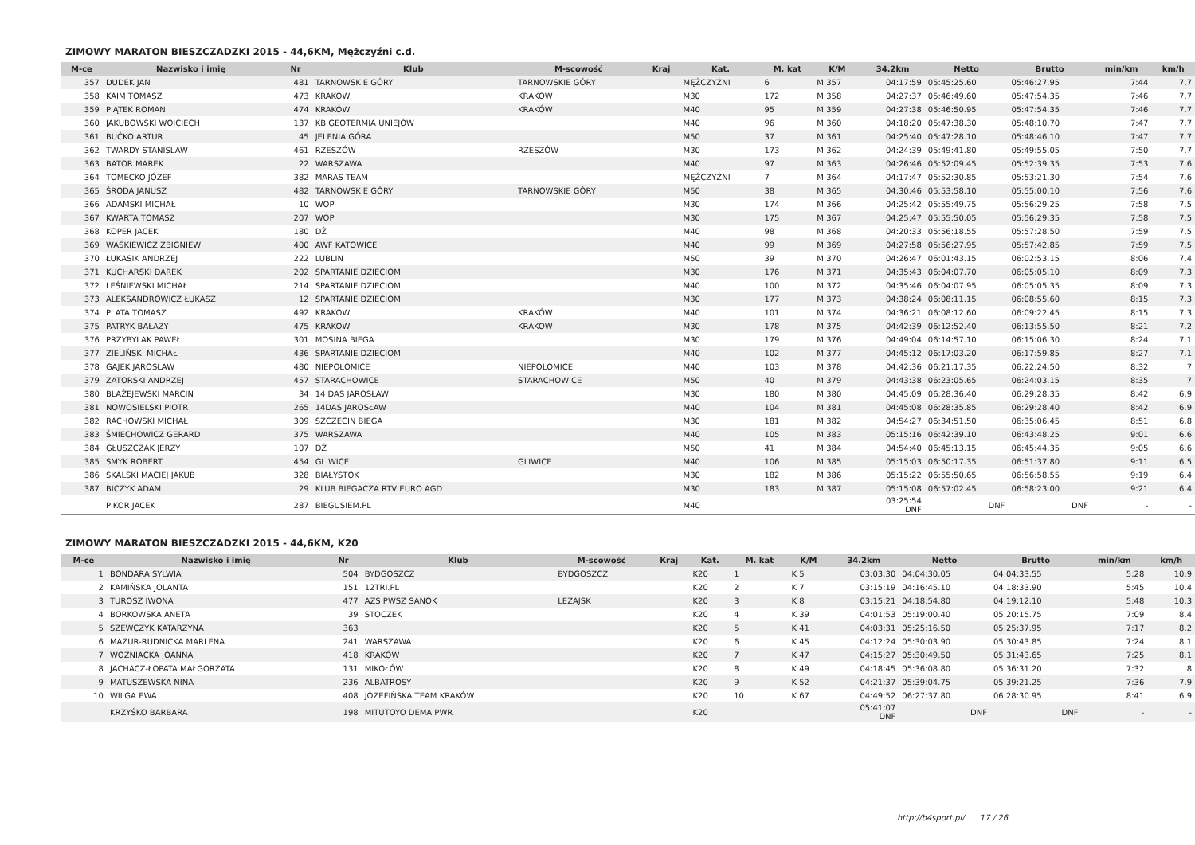ZIMOWY MARATON BIESZCZADZKI 2015 - 44,6KM, Mężczyźni c.d.
| M-ce | Nazwisko i imię | Nr | Klub | M-scowość | Kraj | Kat. | M. kat | K/M | 34.2km | Netto | Brutto | min/km | km/h |
| --- | --- | --- | --- | --- | --- | --- | --- | --- | --- | --- | --- | --- | --- |
| 357 | DUDEK JAN | 481 | TARNOWSKIE GÓRY | TARNOWSKIE GÓRY | | MĘŻCZYŹNI | 6 | M 357 | 04:17:59 | 05:45:25.60 | 05:46:27.95 | 7:44 | 7.7 |
| 358 | KAIM TOMASZ | 473 | KRAKOW | KRAKOW | | M30 | 172 | M 358 | 04:27:37 | 05:46:49.60 | 05:47:54.35 | 7:46 | 7.7 |
| 359 | PIĄTEK ROMAN | 474 | KRAKÓW | KRAKÓW | | M40 | 95 | M 359 | 04:27:38 | 05:46:50.95 | 05:47:54.35 | 7:46 | 7.7 |
| 360 | JAKUBOWSKI WOJCIECH | 137 | KB GEOTERMIA UNIEJÓW | | | M40 | 96 | M 360 | 04:18:20 | 05:47:38.30 | 05:48:10.70 | 7:47 | 7.7 |
| 361 | BUĆKO ARTUR | 45 | JELENIA GÓRA | | | M50 | 37 | M 361 | 04:25:40 | 05:47:28.10 | 05:48:46.10 | 7:47 | 7.7 |
| 362 | TWARDY STANISLAW | 461 | RZESZÓW | RZESZÓW | | M30 | 173 | M 362 | 04:24:39 | 05:49:41.80 | 05:49:55.05 | 7:50 | 7.7 |
| 363 | BATOR MAREK | 22 | WARSZAWA | | | M40 | 97 | M 363 | 04:26:46 | 05:52:09.45 | 05:52:39.35 | 7:53 | 7.6 |
| 364 | TOMECKO JÓZEF | 382 | MARAS TEAM | | | MĘŻCZYŹNI | 7 | M 364 | 04:17:47 | 05:52:30.85 | 05:53:21.30 | 7:54 | 7.6 |
| 365 | ŚRODA JANUSZ | 482 | TARNOWSKIE GÓRY | TARNOWSKIE GÓRY | | M50 | 38 | M 365 | 04:30:46 | 05:53:58.10 | 05:55:00.10 | 7:56 | 7.6 |
| 366 | ADAMSKI MICHAŁ | 10 | WOP | | | M30 | 174 | M 366 | 04:25:42 | 05:55:49.75 | 05:56:29.25 | 7:58 | 7.5 |
| 367 | KWARTA TOMASZ | 207 | WOP | | | M30 | 175 | M 367 | 04:25:47 | 05:55:50.05 | 05:56:29.35 | 7:58 | 7.5 |
| 368 | KOPER JACEK | 180 | DŻ | | | M40 | 98 | M 368 | 04:20:33 | 05:56:18.55 | 05:57:28.50 | 7:59 | 7.5 |
| 369 | WAŚKIEWICZ ZBIGNIEW | 400 | AWF KATOWICE | | | M40 | 99 | M 369 | 04:27:58 | 05:56:27.95 | 05:57:42.85 | 7:59 | 7.5 |
| 370 | ŁUKASIK ANDRZEJ | 222 | LUBLIN | | | M50 | 39 | M 370 | 04:26:47 | 06:01:43.15 | 06:02:53.15 | 8:06 | 7.4 |
| 371 | KUCHARSKI DAREK | 202 | SPARTANIE DZIECIOM | | | M30 | 176 | M 371 | 04:35:43 | 06:04:07.70 | 06:05:05.10 | 8:09 | 7.3 |
| 372 | LEŚNIEWSKI MICHAŁ | 214 | SPARTANIE DZIECIOM | | | M40 | 100 | M 372 | 04:35:46 | 06:04:07.95 | 06:05:05.35 | 8:09 | 7.3 |
| 373 | ALEKSANDROWICZ ŁUKASZ | 12 | SPARTANIE DZIECIOM | | | M30 | 177 | M 373 | 04:38:24 | 06:08:11.15 | 06:08:55.60 | 8:15 | 7.3 |
| 374 | PLATA TOMASZ | 492 | KRAKÓW | KRAKÓW | | M40 | 101 | M 374 | 04:36:21 | 06:08:12.60 | 06:09:22.45 | 8:15 | 7.3 |
| 375 | PATRYK BAŁAZY | 475 | KRAKOW | KRAKOW | | M30 | 178 | M 375 | 04:42:39 | 06:12:52.40 | 06:13:55.50 | 8:21 | 7.2 |
| 376 | PRZYBYLAK PAWEŁ | 301 | MOSINA BIEGA | | | M30 | 179 | M 376 | 04:49:04 | 06:14:57.10 | 06:15:06.30 | 8:24 | 7.1 |
| 377 | ZIELIŃSKI MICHAŁ | 436 | SPARTANIE DZIECIOM | | | M40 | 102 | M 377 | 04:45:12 | 06:17:03.20 | 06:17:59.85 | 8:27 | 7.1 |
| 378 | GAJEK JAROSŁAW | 480 | NIEPOŁOMICE | NIEPOŁOMICE | | M40 | 103 | M 378 | 04:42:36 | 06:21:17.35 | 06:22:24.50 | 8:32 | 7 |
| 379 | ZATORSKI ANDRZEJ | 457 | STARACHOWICE | STARACHOWICE | | M50 | 40 | M 379 | 04:43:38 | 06:23:05.65 | 06:24:03.15 | 8:35 | 7 |
| 380 | BŁAŻEJEWSKI MARCIN | 34 | 14 DAS JAROSŁAW | | | M30 | 180 | M 380 | 04:45:09 | 06:28:36.40 | 06:29:28.35 | 8:42 | 6.9 |
| 381 | NOWOSIELSKI PIOTR | 265 | 14DAS JAROSŁAW | | | M40 | 104 | M 381 | 04:45:08 | 06:28:35.85 | 06:29:28.40 | 8:42 | 6.9 |
| 382 | RACHOWSKI MICHAŁ | 309 | SZCZECIN BIEGA | | | M30 | 181 | M 382 | 04:54:27 | 06:34:51.50 | 06:35:06.45 | 8:51 | 6.8 |
| 383 | ŚMIECHOWICZ GERARD | 375 | WARSZAWA | | | M40 | 105 | M 383 | 05:15:16 | 06:42:39.10 | 06:43:48.25 | 9:01 | 6.6 |
| 384 | GŁUSZCZAK JERZY | 107 | DŻ | | | M50 | 41 | M 384 | 04:54:40 | 06:45:13.15 | 06:45:44.35 | 9:05 | 6.6 |
| 385 | SMYK ROBERT | 454 | GLIWICE | GLIWICE | | M40 | 106 | M 385 | 05:15:03 | 06:50:17.35 | 06:51:37.80 | 9:11 | 6.5 |
| 386 | SKALSKI MACIEJ JAKUB | 328 | BIAŁYSTOK | | | M30 | 182 | M 386 | 05:15:22 | 06:55:50.65 | 06:56:58.55 | 9:19 | 6.4 |
| 387 | BICZYK ADAM | 29 | KLUB BIEGACZA RTV EURO AGD | | | M30 | 183 | M 387 | 05:15:08 | 06:57:02.45 | 06:58:23.00 | 9:21 | 6.4 |
| | PIKOR JACEK | 287 | BIEGUSIEM.PL | | | M40 | | | 03:25:54 DNF | DNF | DNF | - | - |
ZIMOWY MARATON BIESZCZADZKI 2015 - 44,6KM, K20
| M-ce | Nazwisko i imię | Nr | Klub | M-scowość | Kraj | Kat. | M. kat | K/M | 34.2km | Netto | Brutto | min/km | km/h |
| --- | --- | --- | --- | --- | --- | --- | --- | --- | --- | --- | --- | --- | --- |
| 1 | BONDARA SYLWIA | 504 | BYDGOSZCZ | BYDGOSZCZ | | K20 | 1 | K 5 | 03:03:30 | 04:04:30.05 | 04:04:33.55 | 5:28 | 10.9 |
| 2 | KAMIŃSKA JOLANTA | 151 | 12TRI.PL | | | K20 | 2 | K 7 | 03:15:19 | 04:16:45.10 | 04:18:33.90 | 5:45 | 10.4 |
| 3 | TUROSZ IWONA | 477 | AZS PWSZ SANOK | LEŻAJSK | | K20 | 3 | K 8 | 03:15:21 | 04:18:54.80 | 04:19:12.10 | 5:48 | 10.3 |
| 4 | BORKOWSKA ANETA | 39 | STOCZEK | | | K20 | 4 | K 39 | 04:01:53 | 05:19:00.40 | 05:20:15.75 | 7:09 | 8.4 |
| 5 | SZEWCZYK KATARZYNA | 363 | | | | K20 | 5 | K 41 | 04:03:31 | 05:25:16.50 | 05:25:37.95 | 7:17 | 8.2 |
| 6 | MAZUR-RUDNICKA MARLENA | 241 | WARSZAWA | | | K20 | 6 | K 45 | 04:12:24 | 05:30:03.90 | 05:30:43.85 | 7:24 | 8.1 |
| 7 | WOŹNIACKA JOANNA | 418 | KRAKÓW | | | K20 | 7 | K 47 | 04:15:27 | 05:30:49.50 | 05:31:43.65 | 7:25 | 8.1 |
| 8 | JACHACZ-ŁOPATA MAŁGORZATA | 131 | MIKOŁÓW | | | K20 | 8 | K 49 | 04:18:45 | 05:36:08.80 | 05:36:31.20 | 7:32 | 8 |
| 9 | MATUSZEWSKA NINA | 236 | ALBATROSY | | | K20 | 9 | K 52 | 04:21:37 | 05:39:04.75 | 05:39:21.25 | 7:36 | 7.9 |
| 10 | WILGA EWA | 408 | JÓZEFIŃSKA TEAM KRAKÓW | | | K20 | 10 | K 67 | 04:49:52 | 06:27:37.80 | 06:28:30.95 | 8:41 | 6.9 |
| | KRZYŚKO BARBARA | 198 | MITUTOYO DEMA PWR | | | K20 | | | 05:41:07 DNF | DNF | DNF | - | - |
http://b4sport.pl/ 17 / 26